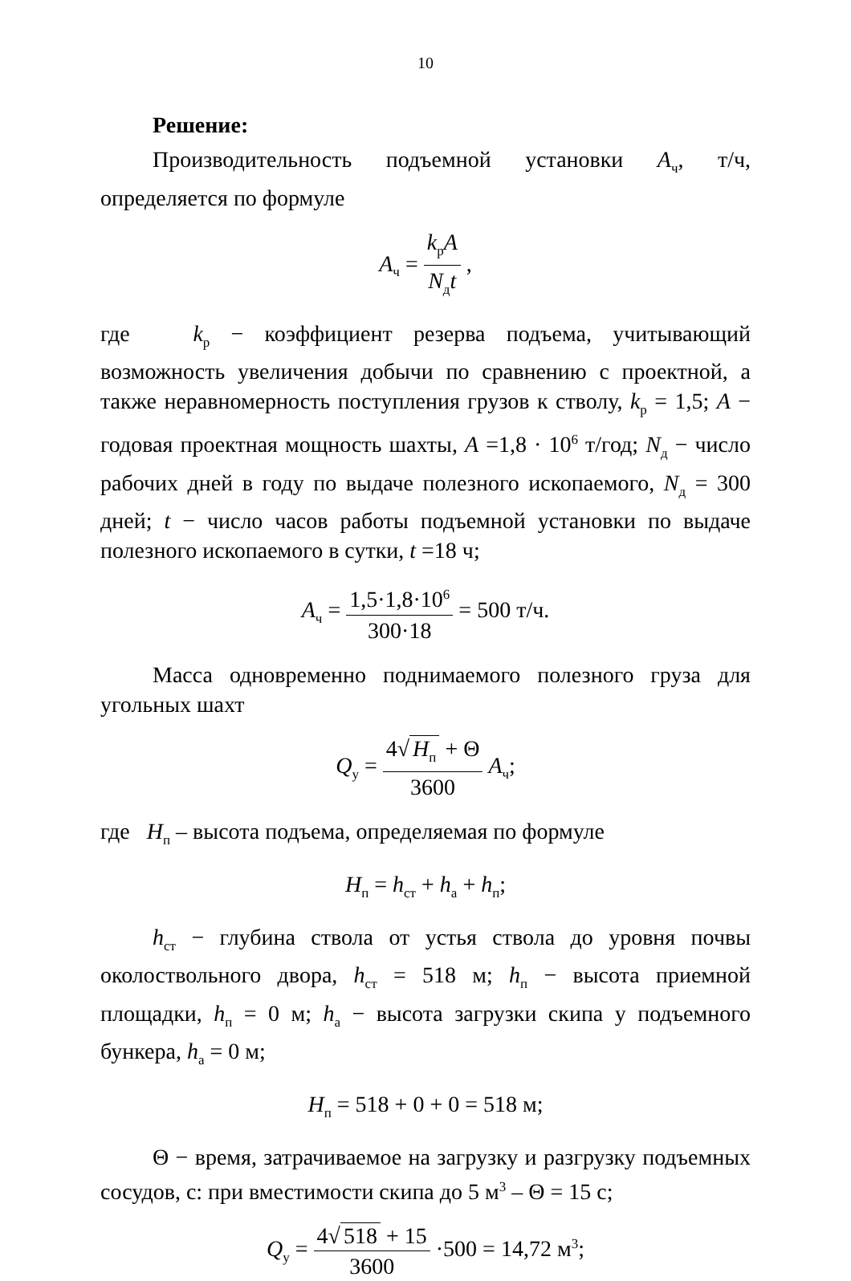10
Решение:
Производительность подъемной установки А<sub>ч</sub>, т/ч, определяется по формуле
A<sub>ч</sub> = k<sub>р</sub>A N<sub>д</sub>t ,
где k<sub>р</sub> − коэффициент резерва подъема, учитывающий возможность увеличения добычи по сравнению с проектной, а также неравномерность поступления грузов к стволу, k<sub>р</sub> = 1,5; А − годовая проектная мощность шахты, А =1,8 · 10<sup>6</sup> т/год; N<sub>д</sub> − число рабочих дней в году по выдаче полезного ископаемого, N<sub>д</sub> = 300 дней; t − число часов работы подъемной установки по выдаче полезного ископаемого в сутки, t =18 ч;
A<sub>ч</sub> = 1,5·1,8·10<sup>6</sup> 300·18 = 500 т/ч.
Масса одновременно поднимаемого полезного груза для угольных шахт
Q<sub>у</sub> = 4√ H<sub>п</sub> + Θ 3600 A<sub>ч</sub>;
где Н<sub>п</sub> – высота подъема, определяемая по формуле
H<sub>п</sub> = h<sub>ст</sub> + h<sub>а</sub> + h<sub>п</sub>;
h<sub>ст</sub> − глубина ствола от устья ствола до уровня почвы околоствольного двора, h<sub>ст</sub> = 518 м; h<sub>п</sub> − высота приемной площадки, h<sub>п</sub> = 0 м; h<sub>а</sub> − высота загрузки скипа у подъемного бункера, h<sub>а</sub> = 0 м;
H<sub>п</sub> = 518 + 0 + 0 = 518 м;
Θ − время, затрачиваемое на загрузку и разгрузку подъемных сосудов, с: при вместимости скипа до 5 м<sup>3</sup> – Θ = 15 с;
Q<sub>у</sub> = 4√ 518 + 15 3600 ·500 = 14,72 м<sup>3</sup>;